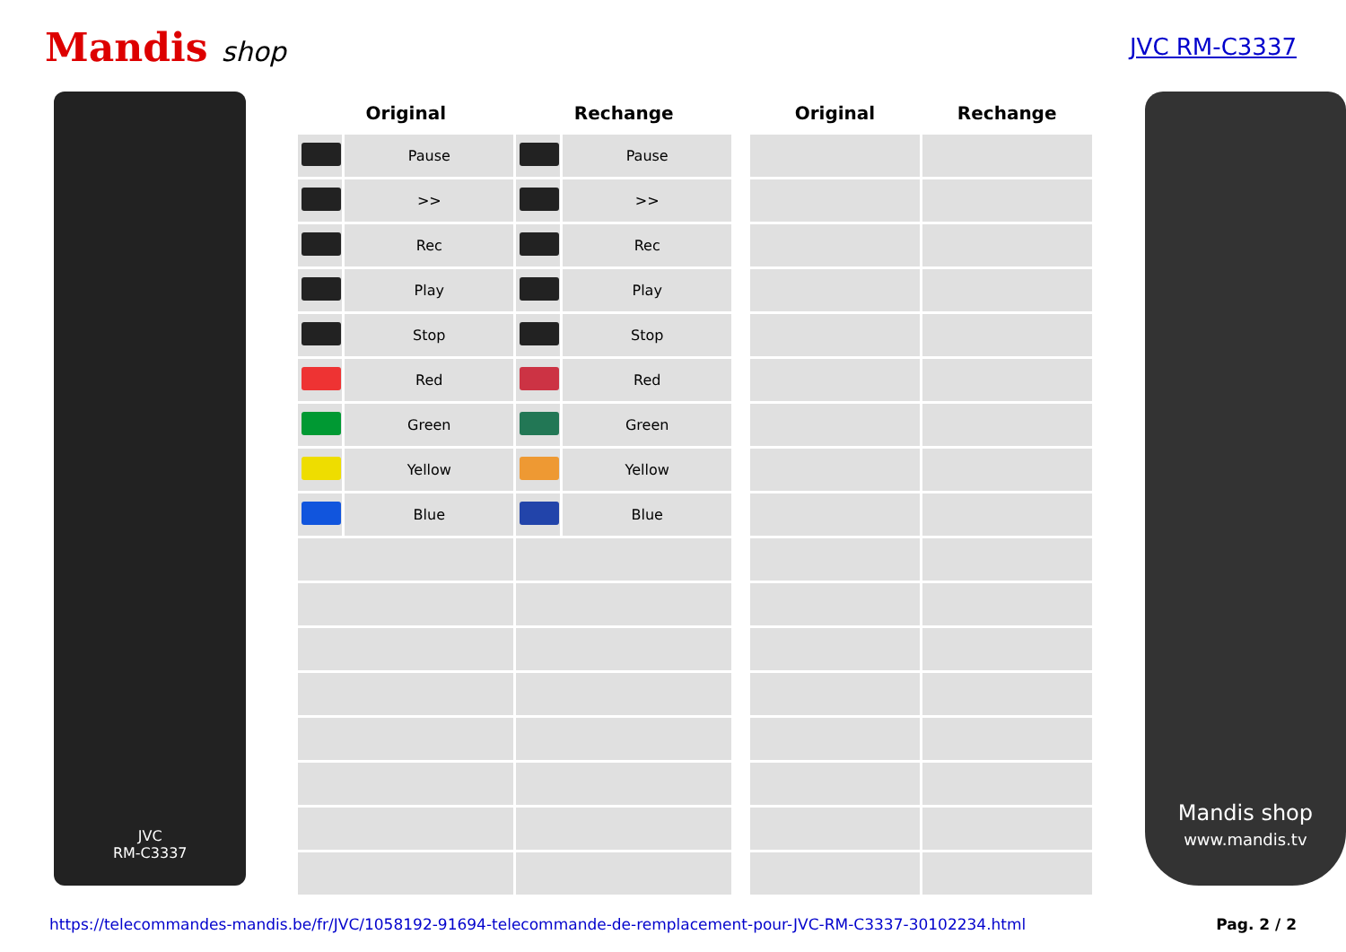Mandis shop
JVC RM-C3337
JVC
RM-C3337
| Original | | Rechange | |
| --- | --- | --- | --- |
| | Pause | | Pause |
| | >> | | >> |
| | Rec | | Rec |
| | Play | | Play |
| | Stop | | Stop |
| | Red | | Red |
| | Green | | Green |
| | Yellow | | Yellow |
| | Blue | | Blue |
| Original | Rechange |
| --- | --- |
Mandis shop
www.mandis.tv
https://telecommandes-mandis.be/fr/JVC/1058192-91694-telecommande-de-remplacement-pour-JVC-RM-C3337-30102234.html Pag. 2 / 2